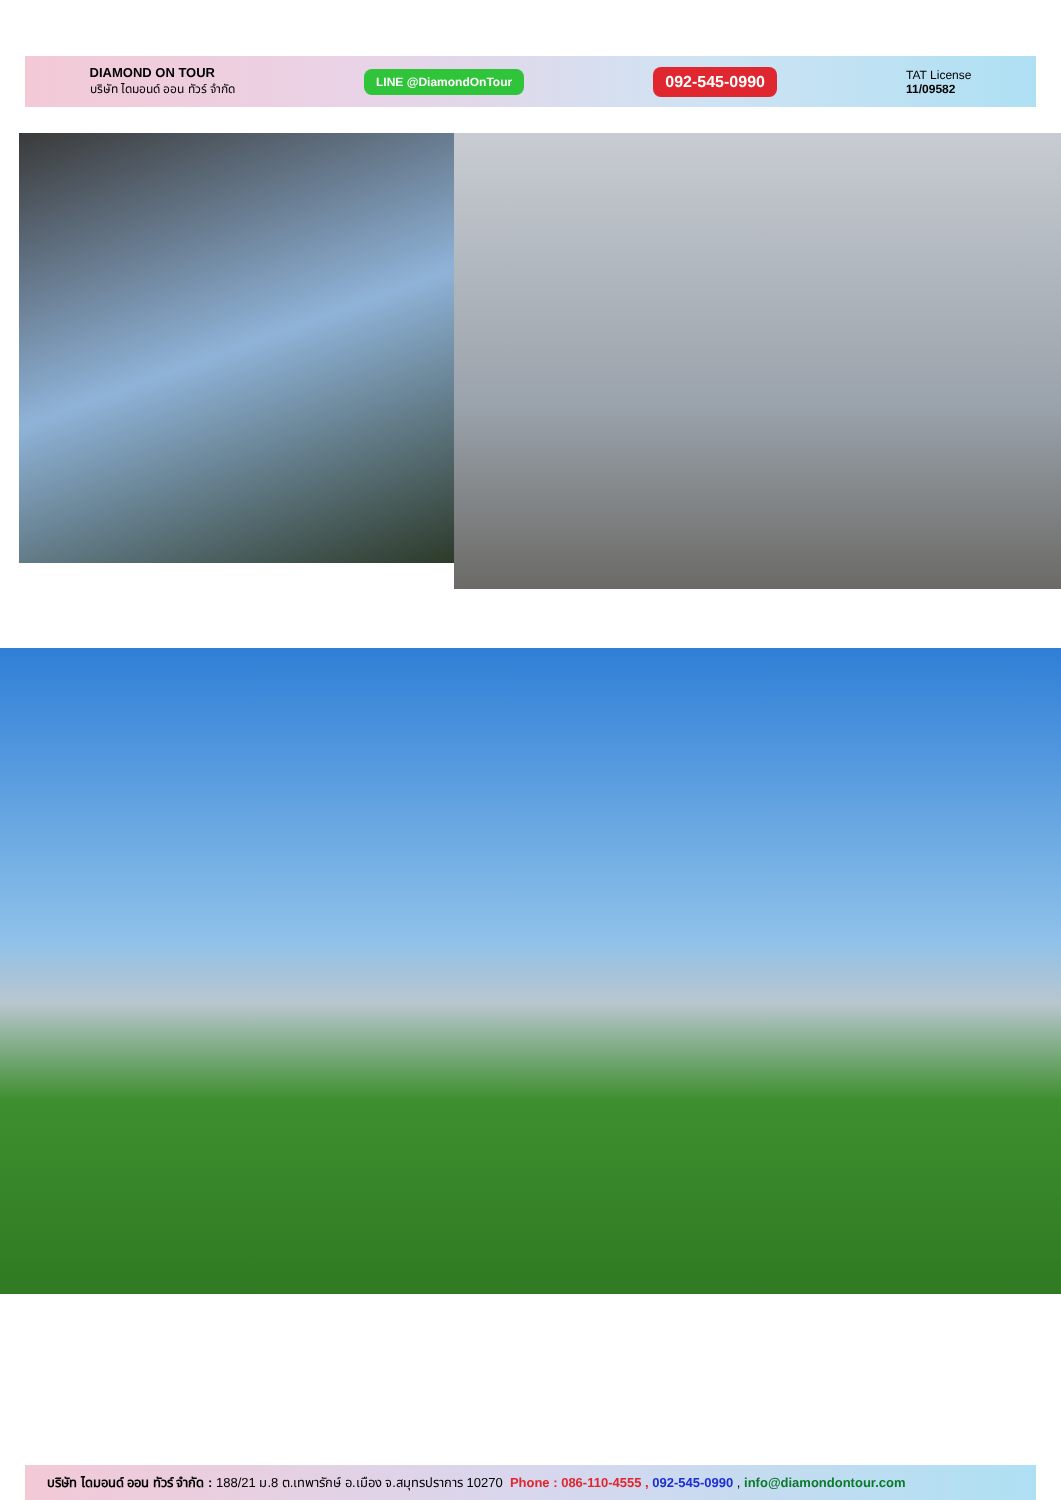DIAMOND ON TOUR
บริษัท ไดมอนด์ ออน ทัวร์ จำกัด
LINE @DiamondOnTour
092-545-0990
TAT License
11/09582
บริษัท ไดมอนด์ ออน ทัวร์ จำกัด : 188/21 ม.8 ต.เทพารักษ์ อ.เมือง จ.สมุทรปราการ 10270 Phone : 086-110-4555 , 092-545-0990 , info@diamondontour.com